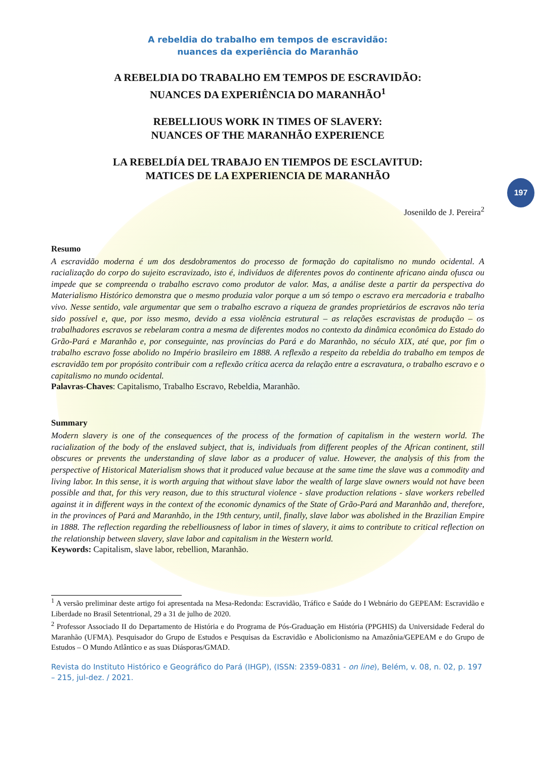197
A rebeldia do trabalho em tempos de escravidão:
nuances da experiência do Maranhão
A REBELDIA DO TRABALHO EM TEMPOS DE ESCRAVIDÃO:
NUANCES DA EXPERIÊNCIA DO MARANHÃO<sup>1</sup>
REBELLIOUS WORK IN TIMES OF SLAVERY:
NUANCES OF THE MARANHÃO EXPERIENCE
LA REBELDÍA DEL TRABAJO EN TIEMPOS DE ESCLAVITUD:
MATICES DE LA EXPERIENCIA DE MARANHÃO
Josenildo de J. Pereira<sup>2</sup>
Resumo
A escravidão moderna é um dos desdobramentos do processo de formação do capitalismo no mundo ocidental. A racialização do corpo do sujeito escravizado, isto é, indivíduos de diferentes povos do continente africano ainda ofusca ou impede que se compreenda o trabalho escravo como produtor de valor. Mas, a análise deste a partir da perspectiva do Materialismo Histórico demonstra que o mesmo produzia valor porque a um só tempo o escravo era mercadoria e trabalho vivo. Nesse sentido, vale argumentar que sem o trabalho escravo a riqueza de grandes proprietários de escravos não teria sido possível e, que, por isso mesmo, devido a essa violência estrutural – as relações escravistas de produção – os trabalhadores escravos se rebelaram contra a mesma de diferentes modos no contexto da dinâmica econômica do Estado do Grão-Pará e Maranhão e, por conseguinte, nas províncias do Pará e do Maranhão, no século XIX, até que, por fim o trabalho escravo fosse abolido no Império brasileiro em 1888. A reflexão a respeito da rebeldia do trabalho em tempos de escravidão tem por propósito contribuir com a reflexão crítica acerca da relação entre a escravatura, o trabalho escravo e o capitalismo no mundo ocidental.
Palavras-Chaves: Capitalismo, Trabalho Escravo, Rebeldia, Maranhão.
Summary
Modern slavery is one of the consequences of the process of the formation of capitalism in the western world. The racialization of the body of the enslaved subject, that is, individuals from different peoples of the African continent, still obscures or prevents the understanding of slave labor as a producer of value. However, the analysis of this from the perspective of Historical Materialism shows that it produced value because at the same time the slave was a commodity and living labor. In this sense, it is worth arguing that without slave labor the wealth of large slave owners would not have been possible and that, for this very reason, due to this structural violence - slave production relations - slave workers rebelled against it in different ways in the context of the economic dynamics of the State of Grão-Pará and Maranhão and, therefore, in the provinces of Pará and Maranhão, in the 19th century, until, finally, slave labor was abolished in the Brazilian Empire in 1888. The reflection regarding the rebelliousness of labor in times of slavery, it aims to contribute to critical reflection on the relationship between slavery, slave labor and capitalism in the Western world.
Keywords: Capitalism, slave labor, rebellion, Maranhão.
<sup>1</sup> A versão preliminar deste artigo foi apresentada na Mesa-Redonda: Escravidão, Tráfico e Saúde do I Webnário do GEPEAM: Escravidão e Liberdade no Brasil Setentrional, 29 a 31 de julho de 2020.
<sup>2</sup> Professor Associado II do Departamento de História e do Programa de Pós-Graduação em História (PPGHIS) da Universidade Federal do Maranhão (UFMA). Pesquisador do Grupo de Estudos e Pesquisas da Escravidão e Abolicionismo na Amazônia/GEPEAM e do Grupo de Estudos – O Mundo Atlântico e as suas Diásporas/GMAD.
Revista do Instituto Histórico e Geográfico do Pará (IHGP), (ISSN: 2359-0831 - on line), Belém, v. 08, n. 02, p. 197 – 215, jul-dez. / 2021.